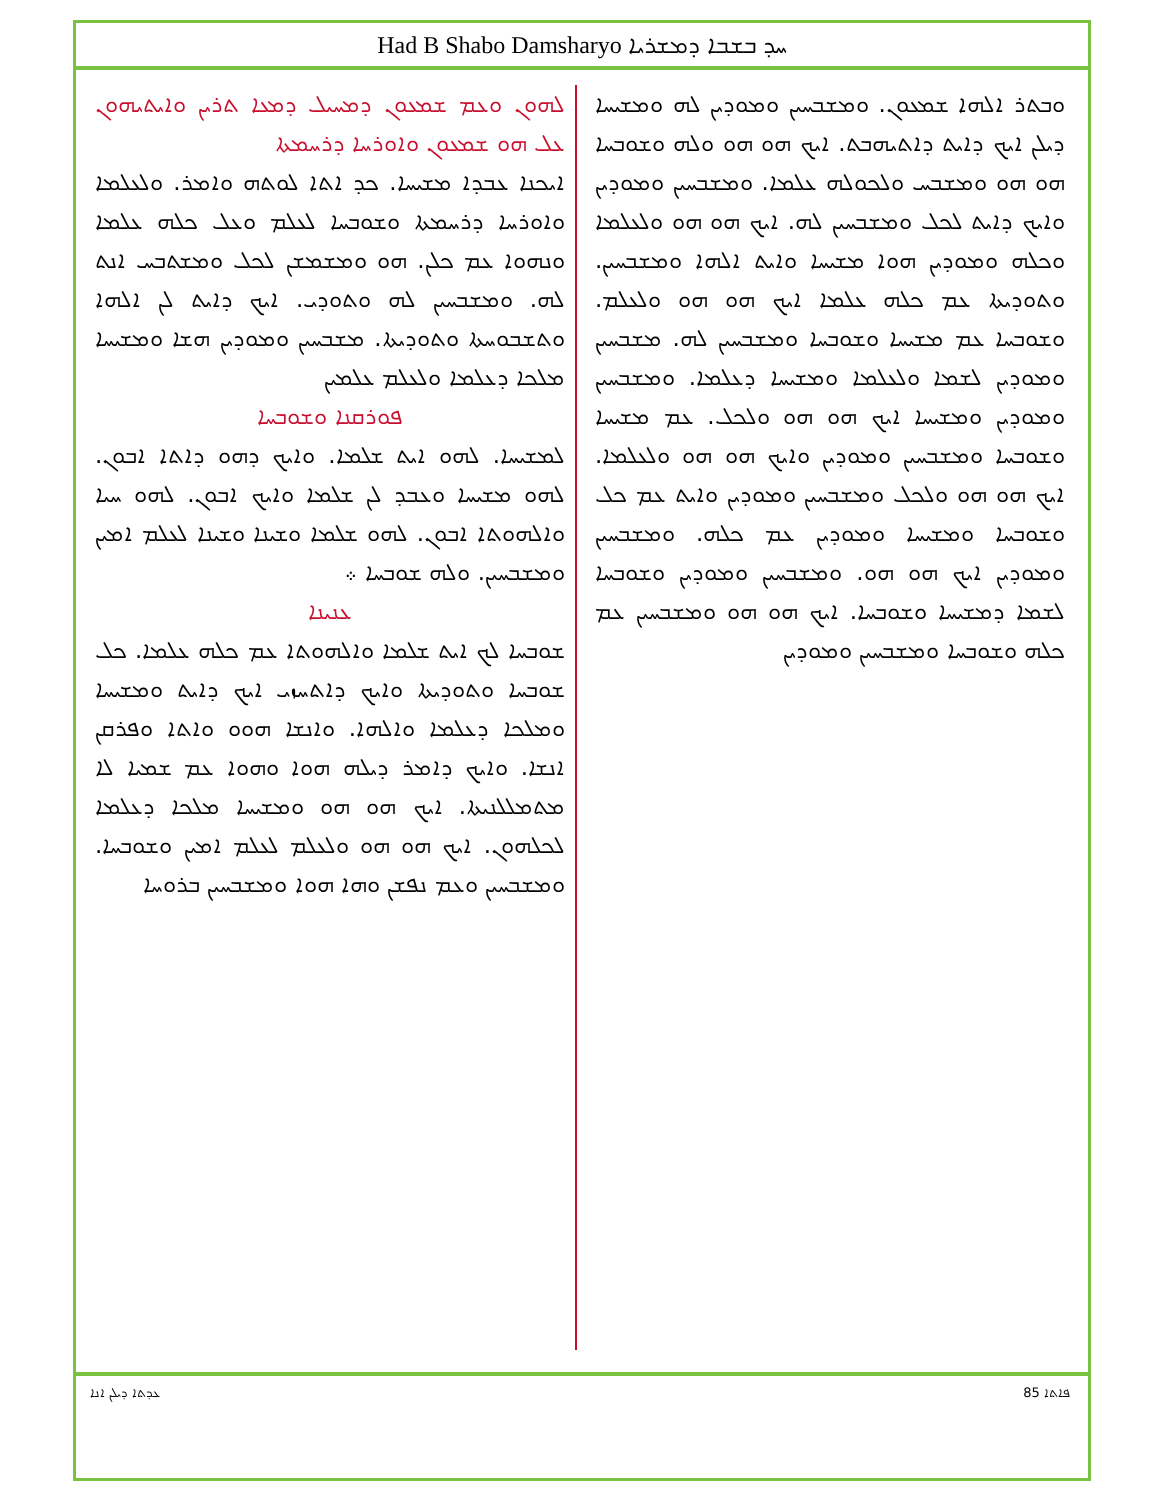Had B Shabo Damsharyo ܚܕ ܒܫܒܐ ܕܡܫܪܝܐ
ܠܗܘܢ ܘܥܡ ܫܡܥܘܢ ܕܡܚܝܠ ܕܡܥܐ ܬܪܝܢ ܘܐܝܬܝܗܘܢ ܥܠ ܗܘ ܫܡܥܘܢ ܘܐܘܪܚܐ ܕܪܚܡܬܐ
ܐܝܟܢܐ ܥܒܕܐ ܡܫܝܚܐ. ܟܕ ܐܬܐ ܠܘܬܗ ܘܐܡܪ. ܘܠܥܠܡܐ ܘܐܘܪܚܐ ܕܪܚܡܬܐ ܘܫܘܒܚܐ ܠܥܠܡ ܘܥܠ ܟܠܗ ܥܠܡܐ ܘܢܗܘܐ ܥܡ ܟܠܢ. ܗܘ ܘܡܫܡܫܢ ܠܟܠ ܘܡܫܬܒܚ ܐܢܬ ܠܗ. ܘܡܫܒܚܝܢ ܠܗ ܘܬܘܕܝ. ܐܝܟ ܕܐܝܬ ܠܢ ܐܠܗܐ ܘܬܫܒܘܚܬܐ ܘܬܘܕܝܬܐ. ܡܫܒܚܝܢ ܘܡܘܕܝܢ ܗܫܐ ܘܡܫܝܚܐ ܡܠܟܐ ܕܥܠܡܐ ܘܠܥܠܡ ܥܠܡܝܢ
ܦܘܪܩܢܐ ܘܫܘܒܚܐ
ܠܡܫܝܚܐ. ܠܗܘ ܐܝܬ ܫܠܡܐ. ܘܐܝܟ ܕܗܘ ܕܐܬܐ ܐܒܘܢ. ܠܗܘ ܡܫܝܚܐ ܘܥܒܕ ܠܢ ܫܠܡܐ ܘܐܝܟ ܐܒܘܢ. ܠܗܘ ܚܝܐ ܘܐܠܗܘܬܐ ܐܒܘܢ. ܠܗܘ ܫܠܡܐ ܘܫܝܢܐ ܘܫܝܢܐ ܠܥܠܡ ܐܡܝܢ ܘܡܫܒܚܝܢ. ܘܠܗ ܫܘܒܚܐ ܀
ܥܢܝܢܐ
ܫܘܒܚܐ ܠܟ ܐܝܬ ܫܠܡܐ ܘܐܠܗܘܬܐ ܥܡ ܟܠܗ ܥܠܡܐ. ܟܠ ܫܘܒܚܐ ܘܬܘܕܝܬܐ ܘܐܝܟ ܕܐܬܚܙܝ ܐܝܟ ܕܐܝܬ ܘܡܫܝܚܐ ܘܡܠܟܐ ܕܥܠܡܐ ܘܐܠܗܐ. ܘܐܢܫܐ ܗܘܘ ܘܐܬܐ ܘܦܪܩܢ ܐܢܫܐ. ܘܐܝܟ ܕܐܡܪ ܕܝܠܗ ܗܘܐ ܘܗܘܐ ܥܡ ܫܡܝܐ ܠܐ ܡܬܡܠܠܢܝܬܐ. ܐܝܟ ܗܘ ܗܘ ܘܡܫܝܚܐ ܡܠܟܐ ܕܥܠܡܐ ܠܟܠܗܘܢ. ܐܝܟ ܗܘ ܗܘ ܘܠܥܠܡ ܠܥܠܡ ܐܡܝܢ ܘܫܘܒܚܐ. ܘܡܫܒܚܝܢ ܘܥܡ ܢܦܫܢ ܘܗܐ ܗܘܐ ܘܡܫܒܚܝܢ ܒܪܘܚܐ
ܘܒܬܪ ܐܠܗܐ ܫܡܥܘܢ. ܘܡܫܒܚܝܢ ܘܡܘܕܝܢ ܠܗ ܘܡܫܝܚܐ ܕܝܠܢ ܐܝܟ ܕܐܝܬ ܕܐܬܝܗܒܬ. ܐܝܟ ܗܘ ܗܘ ܘܠܗ ܘܫܘܒܚܐ ܗܘ ܗܘ ܘܡܫܒܚ ܘܠܟܘܠܗ ܥܠܡܐ. ܘܡܫܒܚܝܢ ܘܡܘܕܝܢ ܘܐܝܟ ܕܐܝܬ ܠܟܠ ܘܡܫܒܚܝܢ ܠܗ. ܐܝܟ ܗܘ ܗܘ ܘܠܥܠܡܐ ܘܟܠܗ ܘܡܘܕܝܢ ܗܘܐ ܡܫܝܚܐ ܘܐܝܬ ܐܠܗܐ ܘܡܫܒܚܝܢ. ܘܬܘܕܝܬܐ ܥܡ ܟܠܗ ܥܠܡܐ ܐܝܟ ܗܘ ܗܘ ܘܠܥܠܡ. ܘܫܘܒܚܐ ܥܡ ܡܫܝܚܐ ܘܫܘܒܚܐ ܘܡܫܒܚܝܢ ܠܗ. ܡܫܒܚܝܢ ܘܡܘܕܝܢ ܠܫܡܐ ܘܠܥܠܡܐ ܘܡܫܝܚܐ ܕܥܠܡܐ. ܘܡܫܒܚܝܢ ܘܡܘܕܝܢ ܘܡܫܝܚܐ ܐܝܟ ܗܘ ܗܘ ܘܠܟܠ. ܥܡ ܡܫܝܚܐ ܘܫܘܒܚܐ ܘܡܫܒܚܝܢ ܘܡܘܕܝܢ ܘܐܝܟ ܗܘ ܗܘ ܘܠܥܠܡܐ. ܐܝܟ ܗܘ ܗܘ ܘܠܟܠ ܘܡܫܒܚܝܢ ܘܡܘܕܝܢ ܘܐܝܬ ܥܡ ܟܠ ܘܫܘܒܚܐ ܘܡܫܝܚܐ ܘܡܘܕܝܢ ܥܡ ܟܠܗ. ܘܡܫܒܚܝܢ ܘܡܘܕܝܢ ܐܝܟ ܗܘ ܗܘ. ܘܡܫܒܚܝܢ ܘܡܘܕܝܢ ܘܫܘܒܚܐ ܠܫܡܐ ܕܡܫܝܚܐ ܘܫܘܒܚܐ. ܐܝܟ ܗܘ ܗܘ ܘܡܫܒܚܝܢ ܥܡ ܟܠܗ ܘܫܘܒܚܐ ܘܡܫܒܚܝܢ ܘܡܘܕܝܢ
ܥܕܬܐ ܕܝܠܢ ܐܢܐ 85 ܦܐܬܐ